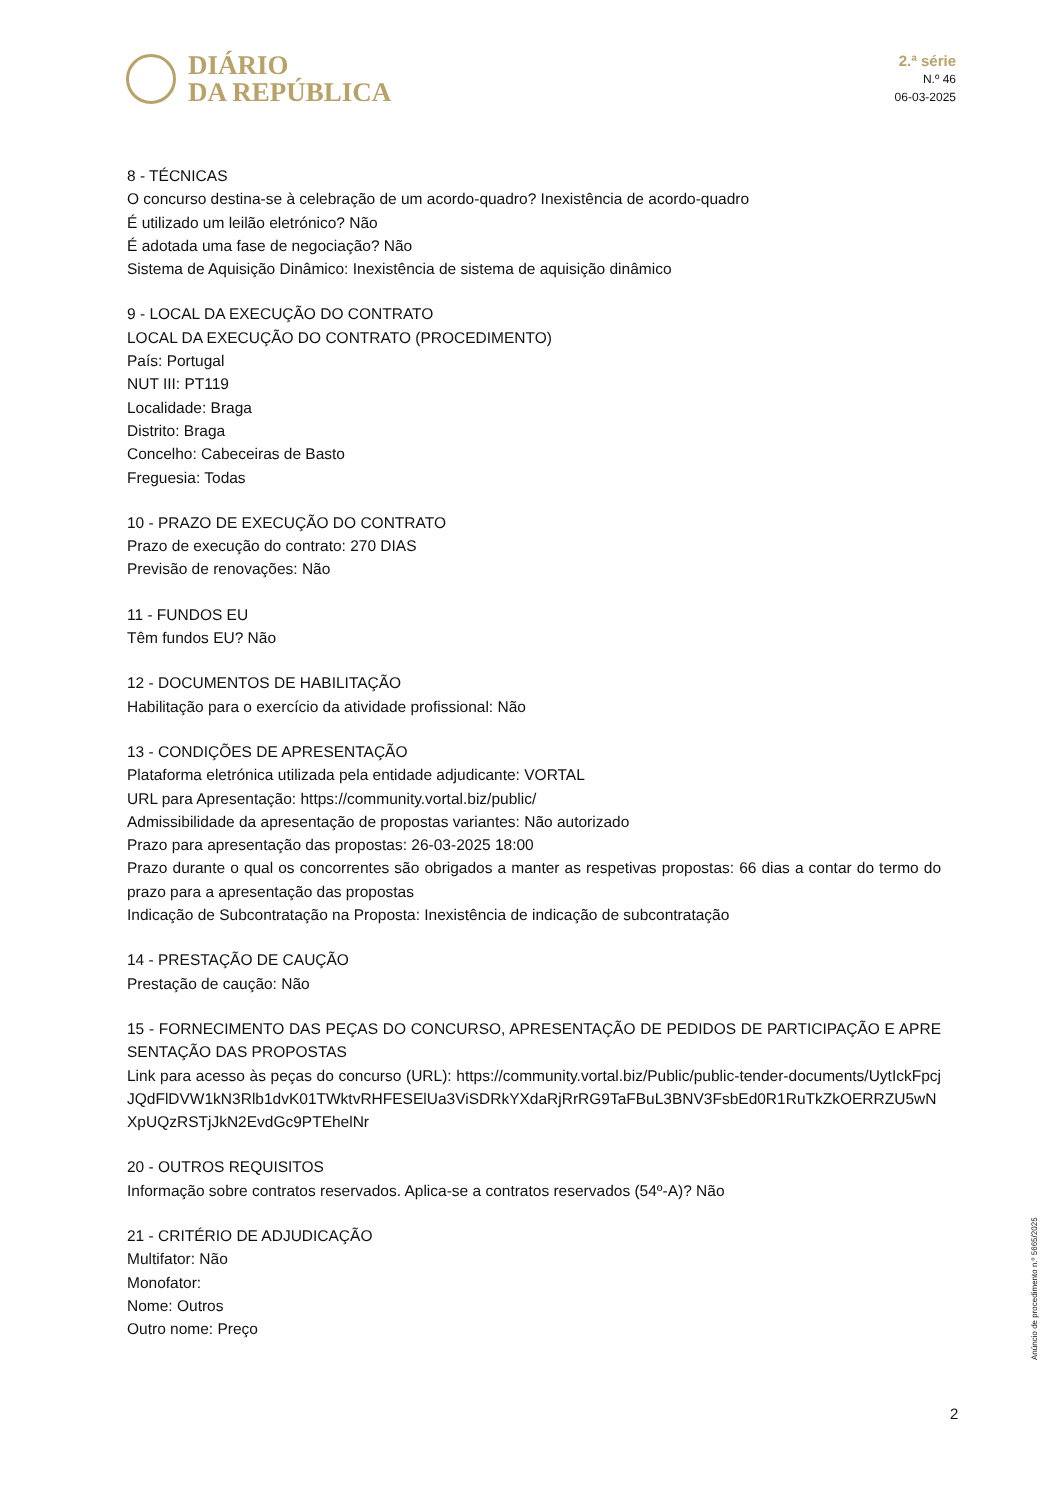DIÁRIO
DA REPÚBLICA
2.ª série
N.º 46
06-03-2025
8 - TÉCNICAS
O concurso destina-se à celebração de um acordo-quadro? Inexistência de acordo-quadro
É utilizado um leilão eletrónico? Não
É adotada uma fase de negociação? Não
Sistema de Aquisição Dinâmico: Inexistência de sistema de aquisição dinâmico
9 - LOCAL DA EXECUÇÃO DO CONTRATO
LOCAL DA EXECUÇÃO DO CONTRATO (PROCEDIMENTO)
País: Portugal
NUT III: PT119
Localidade: Braga
Distrito: Braga
Concelho: Cabeceiras de Basto
Freguesia: Todas
10 - PRAZO DE EXECUÇÃO DO CONTRATO
Prazo de execução do contrato: 270 DIAS
Previsão de renovações: Não
11 - FUNDOS EU
Têm fundos EU? Não
12 - DOCUMENTOS DE HABILITAÇÃO
Habilitação para o exercício da atividade profissional: Não
13 - CONDIÇÕES DE APRESENTAÇÃO
Plataforma eletrónica utilizada pela entidade adjudicante: VORTAL
URL para Apresentação: https://community.vortal.biz/public/
Admissibilidade da apresentação de propostas variantes: Não autorizado
Prazo para apresentação das propostas: 26-03-2025 18:00
Prazo durante o qual os concorrentes são obrigados a manter as respetivas propostas: 66 dias a contar do termo do prazo para a apresentação das propostas
Indicação de Subcontratação na Proposta: Inexistência de indicação de subcontratação
14 - PRESTAÇÃO DE CAUÇÃO
Prestação de caução: Não
15 - FORNECIMENTO DAS PEÇAS DO CONCURSO, APRESENTAÇÃO DE PEDIDOS DE PARTICIPAÇÃO E APRESENTAÇÃO DAS PROPOSTAS
Link para acesso às peças do concurso (URL): https://community.vortal.biz/Public/public-tender-documents/UytIckFpcjJQdFlDVW1kN3Rlb1dvK01TWktvRHFESElUa3ViSDRkYXdaRjRrRG9TaFBuL3BNV3FsbEd0R1RuTkZkOERRZU5wNXpUQzRSTjJkN2EvdGc9PTEhelNr
20 - OUTROS REQUISITOS
Informação sobre contratos reservados. Aplica-se a contratos reservados (54º-A)? Não
21 - CRITÉRIO DE ADJUDICAÇÃO
Multifator: Não
Monofator:
Nome: Outros
Outro nome: Preço
Anúncio de procedimento n.º 5665/2025
2